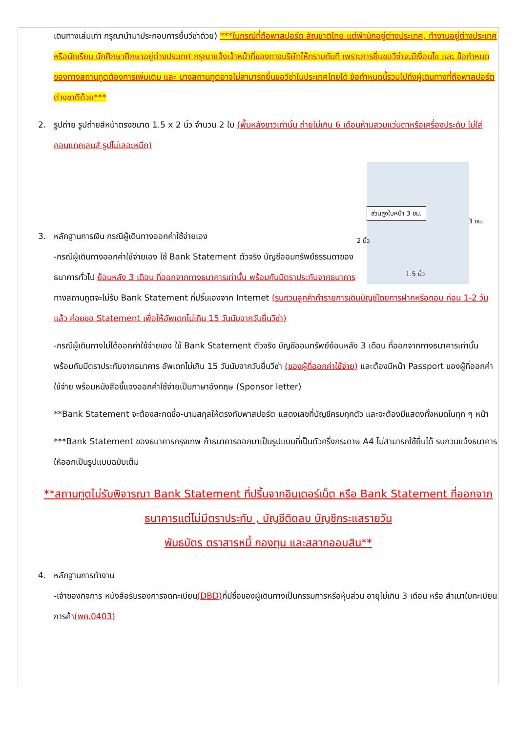เดินทางเล่มเก่า กรุณานำมาประกอบการยื่นวีซ่าด้วย) ***ในกรณีที่ถือพาสปอร์ต สัญชาติไทย แต่พำนักอยู่ต่างประเทศ, ทำงานอยู่ต่างประเทศ หรือนักเรียน นักศึกษาศึกษาอยู่ต่างประเทศ กรุณาแจ้งเจ้าหน้าที่ของทางบริษัทให้ทราบทันที เพราะการยื่นขอวีซ่าจะมีเงื่อนไข และ ข้อกำหนดของทางสถานทูตต้องการเพิ่มเติม และ บางสถานทูตอาจไม่สามารถยื่นขอวีซ่าในประเทศไทยได้ ข้อกำหนดนี้รวมไปถึงผู้เดินทางที่ถือพาสปอร์ตต่างชาติด้วย***
2. รูปถ่าย รูปถ่ายสีหน้าตรงขนาด 1.5 x 2 นิ้ว จำนวน 2 ใบ (พื้นหลังขาวเท่านั้น ถ่ายไม่เกิน 6 เดือนห้ามสวมแว่นตาหรือเครื่องประดับ ไม่ใส่คอนแทคเลนส์ รูปไม่เลอะหมึก)
ส่วนสูงใบหน้า 3 ซม.
2 นิ้ว
3 ซม.
1.5 นิ้ว
3. หลักฐานการเงิน กรณีผู้เดินทางออกค่าใช้จ่ายเอง
-กรณีผู้เดินทางออกค่าใช้จ่ายเอง ใช้ Bank Statement ตัวจริง บัญชีออมทรัพย์ธรรมดาของธนาคารทั่วไป ย้อนหลัง 3 เดือน ที่ออกจากทางธนาคารเท่านั้น พร้อมกับมีตราประทับจากธนาคาร ทางสถานทูตจะไม่รับ Bank Statement ที่ปริ้นเองจาก Internet (รบกวนลูกค้าทำรายการเดินบัญชีโดยการฝากหรือถอน ก่อน 1-2 วัน แล้ว ค่อยขอ Statement เพื่อให้อัพเดทไม่เกิน 15 วันนับจากวันยื่นวีซ่า)
-กรณีผู้เดินทางไม่ได้ออกค่าใช้จ่ายเอง ใช้ Bank Statement ตัวจริง บัญชีออมทรัพย์ย้อนหลัง 3 เดือน ที่ออกจากทางธนาคารเท่านั้น พร้อมกับมีตราประกับจากธนาคาร อัพเดทไม่เกิน 15 วันนับจากวันยื่นวีซ่า (ของผู้ที่ออกค่าใช้จ่าย) และต้องมีหน้า Passport ของผู้ที่ออกค่าใช้จ่าย พร้อมหนังสือชี้แจงออกค่าใช้จ่ายเป็นภาษาอังกฤษ (Sponsor letter)
**Bank Statement จะต้องสะกดชื่อ-นามสกุลให้ตรงกับพาสปอร์ต แสดงเลขที่บัญชีครบทุกตัว และจะต้องมีแสดงทั้งหมดในทุก ๆ หน้า
***Bank Statement ของธนาคารกรุงเทพ ถ้าธนาคารออกมาเป็นรูปแบบที่เป็นตัวครึ่งกระดาษ A4 ไม่สามารถใช้ยื่นได้ รบกวนแจ้งธนาคารให้ออกเป็นรูปแบบฉบับเต็ม
**สถานทูตไม่รับพิจารณา Bank Statement ที่ปริ้นจากอินเตอร์เน็ต หรือ Bank Statement ที่ออกจากธนาคารแต่ไม่มีตราประทับ , บัญชีติดลบ บัญชีกระแสรายวัน
พันธบัตร ตราสารหนี้ กองทุน และสลากออมสิน**
4. หลักฐานการทำงาน
-เจ้าของกิจการ หนังสือรับรองการจดทะเบียน(DBD) ที่มีชื่อของผู้เดินทางเป็นกรรมการหรือหุ้นส่วน อายุไม่เกิน 3 เดือน หรือ สำเนาใบทะเบียนการค้า(พค.0403)